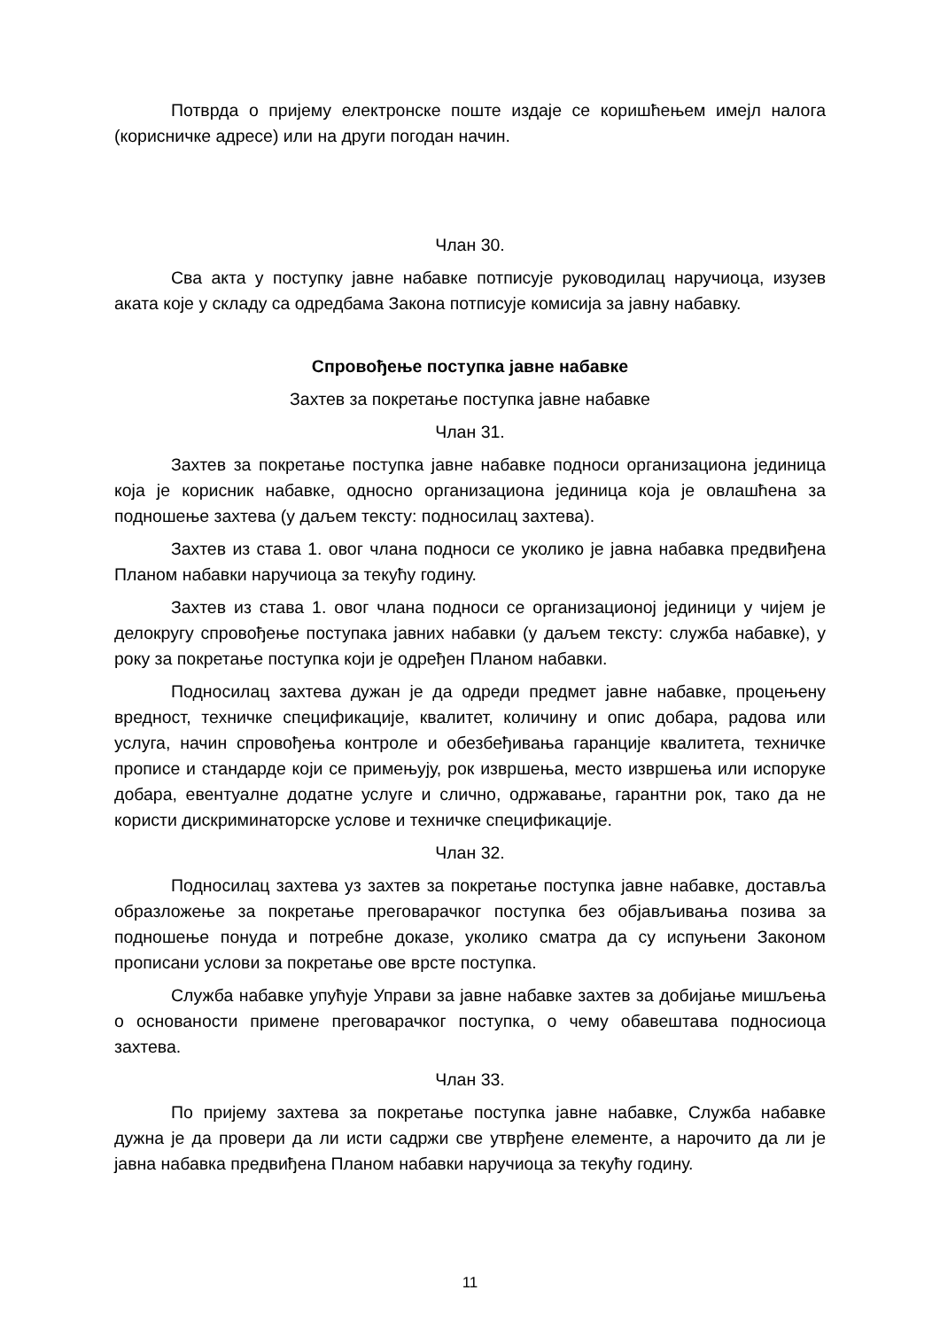Потврда о пријему електронске поште издаје се коришћењем имејл налога (корисничке адресе) или на други погодан начин.
Члан 30.
Сва акта у поступку јавне набавке потписује руководилац наручиоца, изузев аката које у складу са одредбама Закона потписује комисија за јавну набавку.
Спровођење поступка јавне набавке
Захтев за покретање поступка јавне набавке
Члан 31.
Захтев за покретање поступка јавне набавке подноси организациона јединица која је корисник набавке, односно организациона јединица која је овлашћена за подношење захтева (у даљем тексту: подносилац захтева).
Захтев из става 1. овог члана подноси се уколико је јавна набавка предвиђена Планом набавки наручиоца за текућу годину.
Захтев из става 1. овог члана подноси се организационој јединици у чијем је делокругу спровођење поступака јавних набавки (у даљем тексту: служба набавке), у року за покретање поступка који је одређен Планом набавки.
Подносилац захтева дужан је да одреди предмет јавне набавке, процењену вредност, техничке спецификације, квалитет, количину и опис добара, радова или услуга, начин спровођења контроле и обезбеђивања гаранције квалитета, техничке прописе и стандарде који се примењују, рок извршења, место извршења или испоруке добара, евентуалне додатне услуге и слично, одржавање, гарантни рок, тако да не користи дискриминаторске услове и техничке спецификације.
Члан 32.
Подносилац захтева уз захтев за покретање поступка јавне набавке, доставља образложење за покретање преговарачког поступка без објављивања позива за подношење понуда и потребне доказе, уколико сматра да су испуњени Законом прописани услови за покретање ове врсте поступка.
Служба набавке упућује Управи за јавне набавке захтев за добијање мишљења о основаности примене преговарачког поступка, о чему обавештава подносиоца захтева.
Члан 33.
По пријему захтева за покретање поступка јавне набавке, Служба набавке дужна је да провери да ли исти садржи све утврђене елементе, а нарочито да ли је јавна набавка предвиђена Планом набавки наручиоца за текућу годину.
11